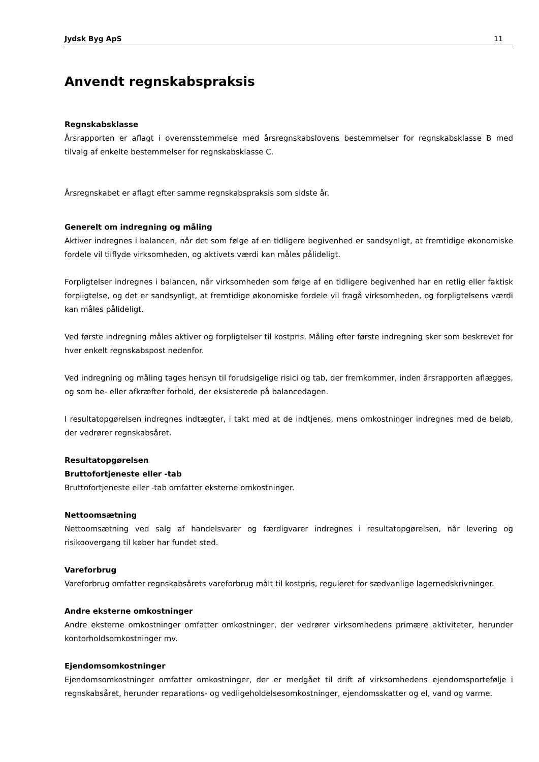Jydsk Byg ApS 11
Anvendt regnskabspraksis
Regnskabsklasse
Årsrapporten er aflagt i overensstemmelse med årsregnskabslovens bestemmelser for regnskabsklasse B med tilvalg af enkelte bestemmelser for regnskabsklasse C.
Årsregnskabet er aflagt efter samme regnskabspraksis som sidste år.
Generelt om indregning og måling
Aktiver indregnes i balancen, når det som følge af en tidligere begivenhed er sandsynligt, at fremtidige økonomiske fordele vil tilflyde virksomheden, og aktivets værdi kan måles pålideligt.
Forpligtelser indregnes i balancen, når virksomheden som følge af en tidligere begivenhed har en retlig eller faktisk forpligtelse, og det er sandsynligt, at fremtidige økonomiske fordele vil fragå virksomheden, og forpligtelsens værdi kan måles pålideligt.
Ved første indregning måles aktiver og forpligtelser til kostpris. Måling efter første indregning sker som beskrevet for hver enkelt regnskabspost nedenfor.
Ved indregning og måling tages hensyn til forudsigelige risici og tab, der fremkommer, inden årsrapporten aflægges, og som be- eller afkræfter forhold, der eksisterede på balancedagen.
I resultatopgørelsen indregnes indtægter, i takt med at de indtjenes, mens omkostninger indregnes med de beløb, der vedrører regnskabsåret.
Resultatopgørelsen
Bruttofortjeneste eller -tab
Bruttofortjeneste eller -tab omfatter eksterne omkostninger.
Nettoomsætning
Nettoomsætning ved salg af handelsvarer og færdigvarer indregnes i resultatopgørelsen, når levering og risikoovergang til køber har fundet sted.
Vareforbrug
Vareforbrug omfatter regnskabsårets vareforbrug målt til kostpris, reguleret for sædvanlige lagernedskrivninger.
Andre eksterne omkostninger
Andre eksterne omkostninger omfatter omkostninger, der vedrører virksomhedens primære aktiviteter, herunder kontorholdsomkostninger mv.
Ejendomsomkostninger
Ejendomsomkostninger omfatter omkostninger, der er medgået til drift af virksomhedens ejendomsportefølje i regnskabsåret, herunder reparations- og vedligeholdelsesomkostninger, ejendomsskatter og el, vand og varme.